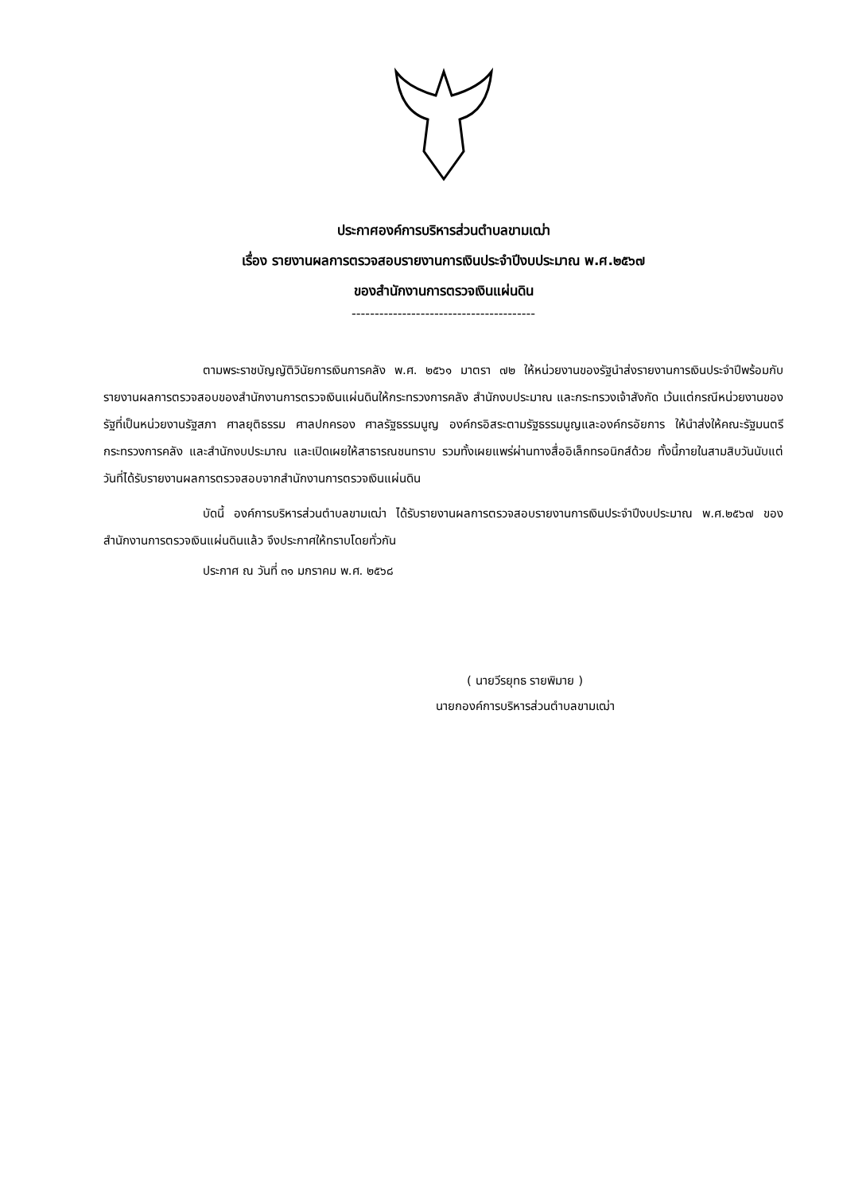ประกาศองค์การบริหารส่วนตำบลขามเฒ่า
เรื่อง รายงานผลการตรวจสอบรายงานการเงินประจำปีงบประมาณ พ.ศ.๒๕๖๗
ของสำนักงานการตรวจเงินแผ่นดิน
----------------------------------------
ตามพระราชบัญญัติวินัยการเงินการคลัง พ.ศ. ๒๕๖๑ มาตรา ๗๒ ให้หน่วยงานของรัฐนำส่งรายงานการเงินประจำปีพร้อมกับรายงานผลการตรวจสอบของสำนักงานการตรวจเงินแผ่นดินให้กระทรวงการคลัง สำนักงบประมาณ และกระทรวงเจ้าสังกัด เว้นแต่กรณีหน่วยงานของรัฐที่เป็นหน่วยงานรัฐสภา ศาลยุติธรรม ศาลปกครอง ศาลรัฐธรรมนูญ องค์กรอิสระตามรัฐธรรมนูญและองค์กรอัยการ ให้นำส่งให้คณะรัฐมนตรี กระทรวงการคลัง และสำนักงบประมาณ และเปิดเผยให้สาธารณชนทราบ รวมทั้งเผยแพร่ผ่านทางสื่ออิเล็กทรอนิกส์ด้วย ทั้งนี้ภายในสามสิบวันนับแต่วันที่ได้รับรายงานผลการตรวจสอบจากสำนักงานการตรวจเงินแผ่นดิน
บัดนี้ องค์การบริหารส่วนตำบลขามเฒ่า ได้รับรายงานผลการตรวจสอบรายงานการเงินประจำปีงบประมาณ พ.ศ.๒๕๖๗ ของสำนักงานการตรวจเงินแผ่นดินแล้ว จึงประกาศให้ทราบโดยทั่วกัน
ประกาศ ณ วันที่ ๓๑ มกราคม พ.ศ. ๒๕๖๘
( นายวีรยุทธ รายพิมาย )
นายกองค์การบริหารส่วนตำบลขามเฒ่า